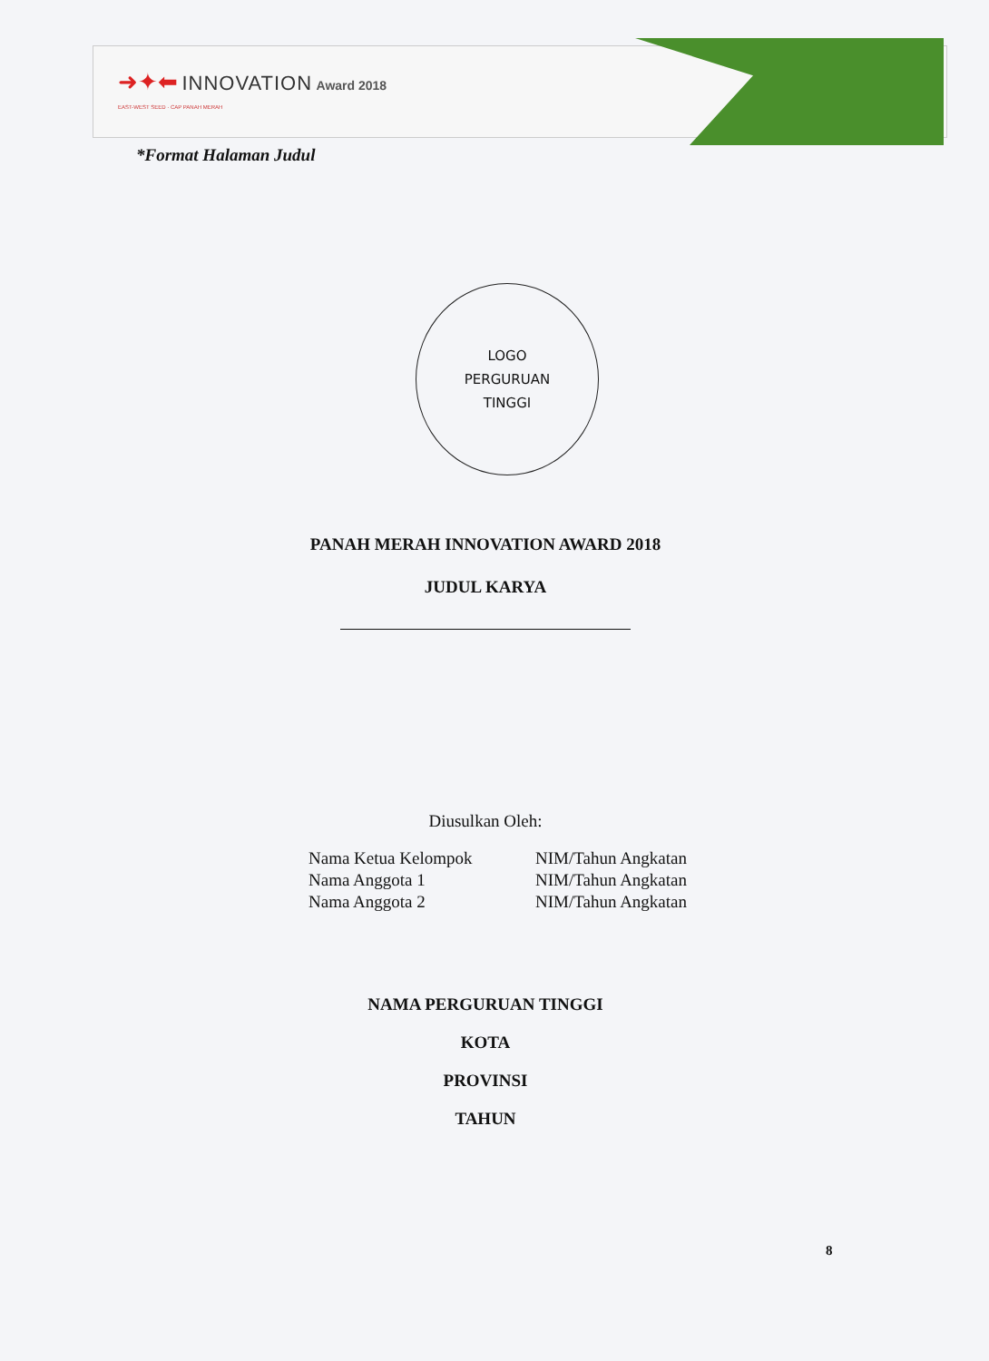➜✦⬅ INNOVATION Award 2018
EAST-WEST SEED · CAP PANAH MERAH
*Format Halaman Judul
LOGO
PERGURUAN
TINGGI
PANAH MERAH INNOVATION AWARD 2018
JUDUL KARYA
Diusulkan Oleh:
Nama Ketua Kelompok
Nama Anggota 1
Nama Anggota 2
NIM/Tahun Angkatan
NIM/Tahun Angkatan
NIM/Tahun Angkatan
NAMA PERGURUAN TINGGI
KOTA
PROVINSI
TAHUN
8